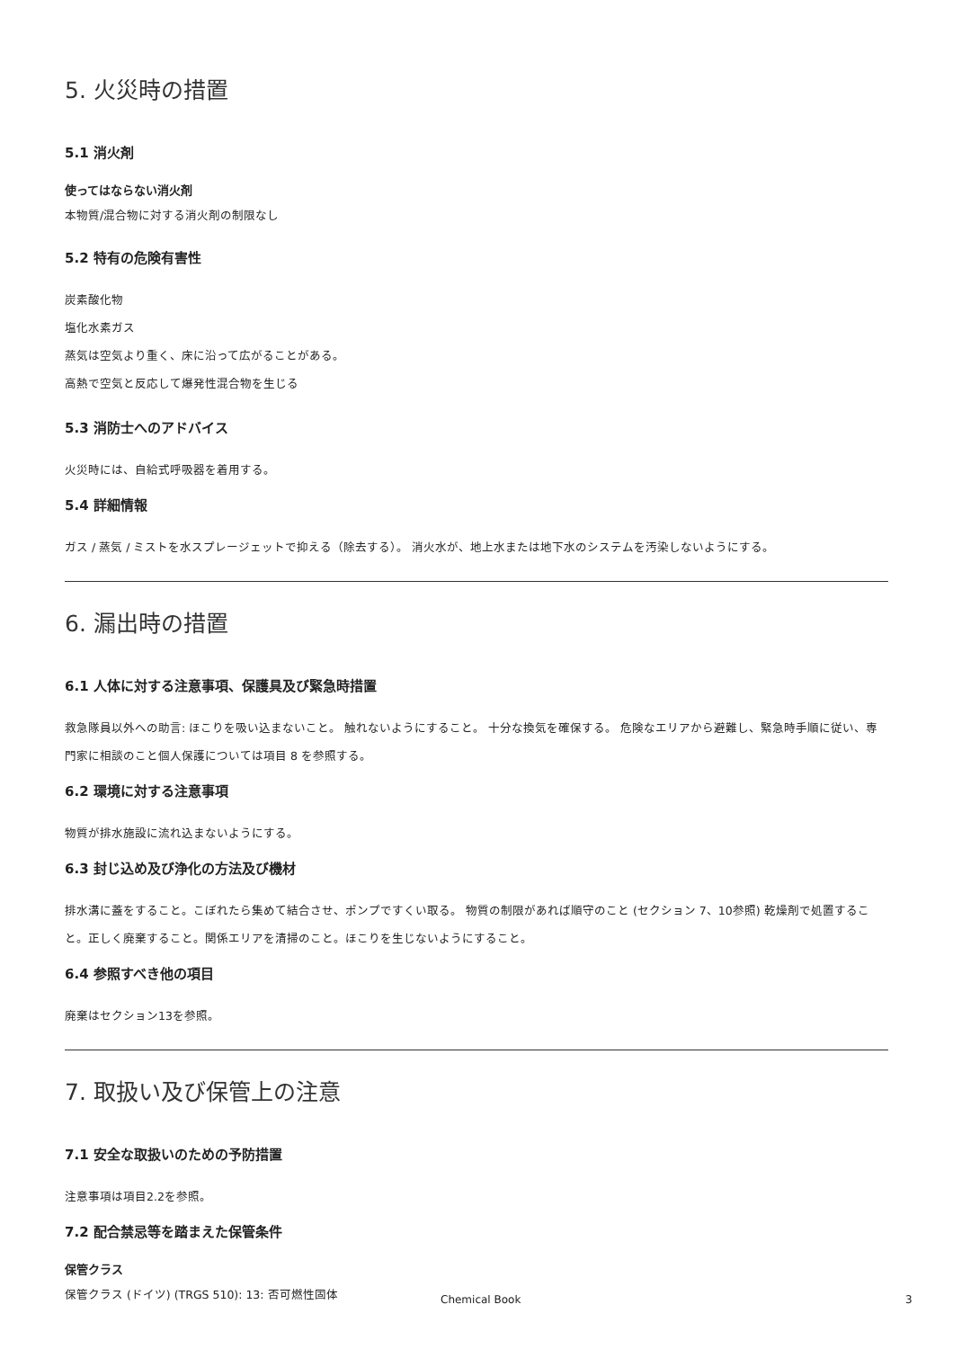5. 火災時の措置
5.1 消火剤
使ってはならない消火剤
本物質/混合物に対する消火剤の制限なし
5.2 特有の危険有害性
炭素酸化物
塩化水素ガス
蒸気は空気より重く、床に沿って広がることがある。
高熱で空気と反応して爆発性混合物を生じる
5.3 消防士へのアドバイス
火災時には、自給式呼吸器を着用する。
5.4 詳細情報
ガス / 蒸気 / ミストを水スプレージェットで抑える（除去する）。 消火水が、地上水または地下水のシステムを汚染しないようにする。
6. 漏出時の措置
6.1 人体に対する注意事項、保護具及び緊急時措置
救急隊員以外への助言: ほこりを吸い込まないこと。 触れないようにすること。 十分な換気を確保する。 危険なエリアから避難し、緊急時手順に従い、専門家に相談のこと個人保護については項目 8 を参照する。
6.2 環境に対する注意事項
物質が排水施設に流れ込まないようにする。
6.3 封じ込め及び浄化の方法及び機材
排水溝に蓋をすること。こぼれたら集めて結合させ、ポンプですくい取る。 物質の制限があれば順守のこと (セクション 7、10参照) 乾燥剤で処置すること。正しく廃棄すること。関係エリアを清掃のこと。ほこりを生じないようにすること。
6.4 参照すべき他の項目
廃棄はセクション13を参照。
7. 取扱い及び保管上の注意
7.1 安全な取扱いのための予防措置
注意事項は項目2.2を参照。
7.2 配合禁忌等を踏まえた保管条件
保管クラス
保管クラス (ドイツ) (TRGS 510): 13: 否可燃性固体
Chemical Book 3